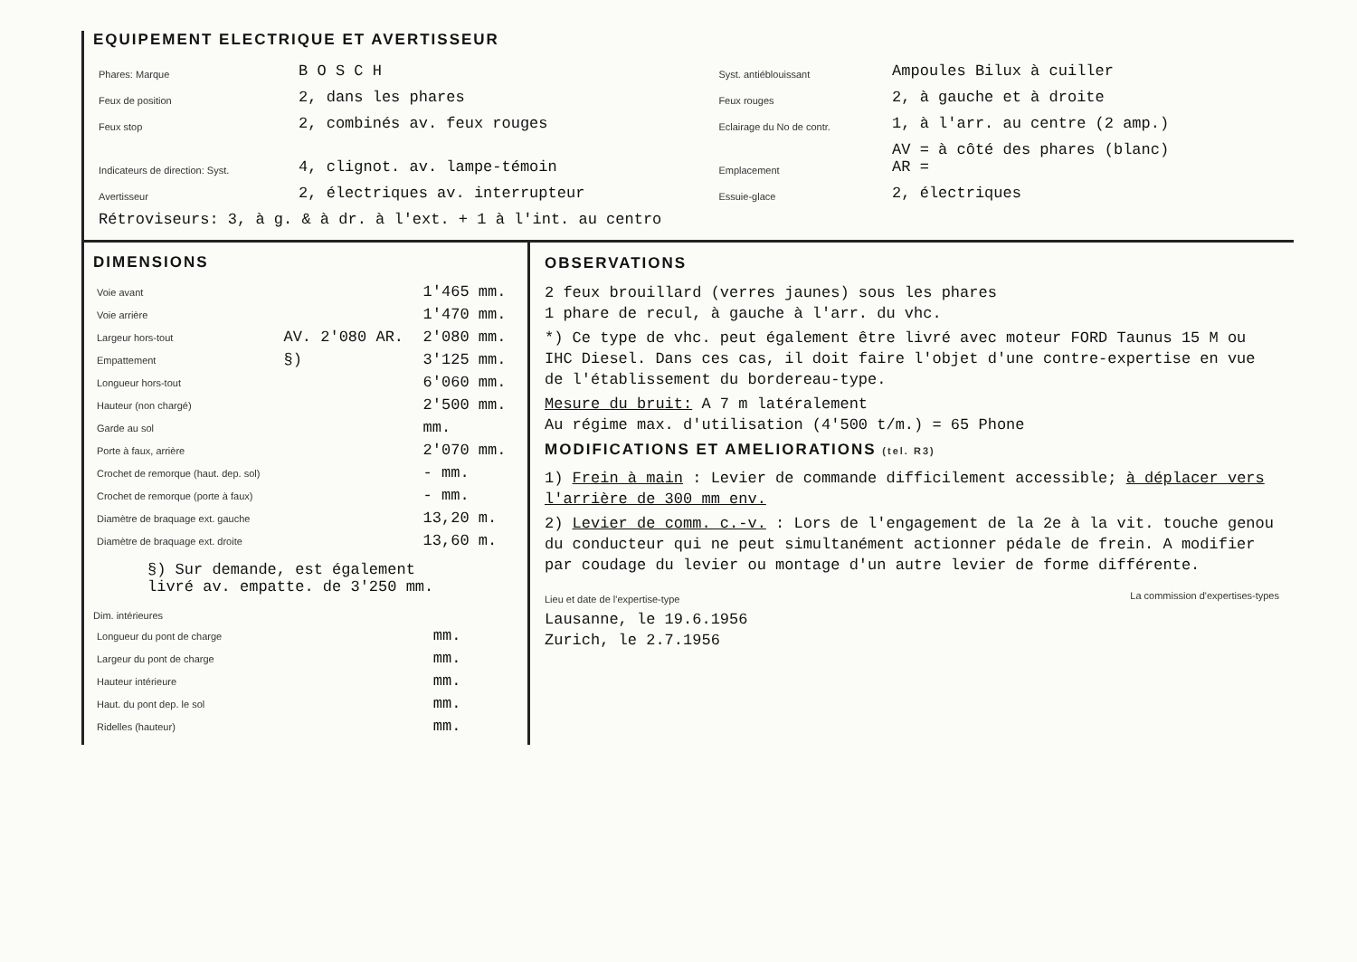EQUIPEMENT ELECTRIQUE ET AVERTISSEUR
| Phares: Marque | B O S C H | Syst. antiéblouissant | Ampoules Bilux à cuiller |
| Feux de position | 2, dans les phares | Feux rouges | 2, à gauche et à droite |
| Feux stop | 2, combinés av. feux rouges | Eclairage du No de contr. | 1, à l'arr. au centre (2 amp.) |
| Indicateurs de direction: Syst. | 4, clignot. av. lampe-témoin | Emplacement | AV = à côté des phares (blanc) AR = |
| Avertisseur | 2, électriques av. interrupteur | Essuie-glace | 2, électriques |
| Rétroviseurs: 3, à g. & à dr. à l'ext. + 1 à l'int. au centro | | | |
DIMENSIONS
| Voie avant | | 1'465 mm. |
| Voie arrière | | 1'470 mm. |
| Largeur hors-tout | AV. 2'080 AR. | 2'080 mm. |
| Empattement | §) | 3'125 mm. |
| Longueur hors-tout | | 6'060 mm. |
| Hauteur (non chargé) | | 2'500 mm. |
| Garde au sol | | mm. |
| Porte à faux, arrière | | 2'070 mm. |
| Crochet de remorque (haut. dep. sol) | | - mm. |
| Crochet de remorque (porte à faux) | | - mm. |
| Diamètre de braquage ext. gauche | | 13,20 m. |
| Diamètre de braquage ext. droite | | 13,60 m. |
§) Sur demande, est également
livré av. empatte. de 3'250 mm.
Dim. intérieures
| Longueur du pont de charge | mm. |
| Largeur du pont de charge | mm. |
| Hauteur intérieure | mm. |
| Haut. du pont dep. le sol | mm. |
| Ridelles (hauteur) | mm. |
OBSERVATIONS
2 feux brouillard (verres jaunes) sous les phares
1 phare de recul, à gauche à l'arr. du vhc.
*) Ce type de vhc. peut également être livré avec moteur FORD Taunus 15 M ou IHC Diesel. Dans ces cas, il doit faire l'objet d'une contre-expertise en vue de l'établissement du bordereau-type.
Mesure du bruit: A 7 m latéralement
Au régime max. d'utilisation (4'500 t/m.) = 65 Phone
MODIFICATIONS ET AMELIORATIONS (tel. R3)
1) Frein à main : Levier de commande difficilement accessible; à déplacer vers l'arrière de 300 mm env.
2) Levier de comm. c.-v. : Lors de l'engagement de la 2e à la vit. touche genou du conducteur qui ne peut simultanément actionner pédale de frein. A modifier par coudage du levier ou montage d'un autre levier de forme différente.
Lieu et date de l'expertise-type
Lausanne, le 19.6.1956
Zurich, le 2.7.1956
La commission d'expertises-types